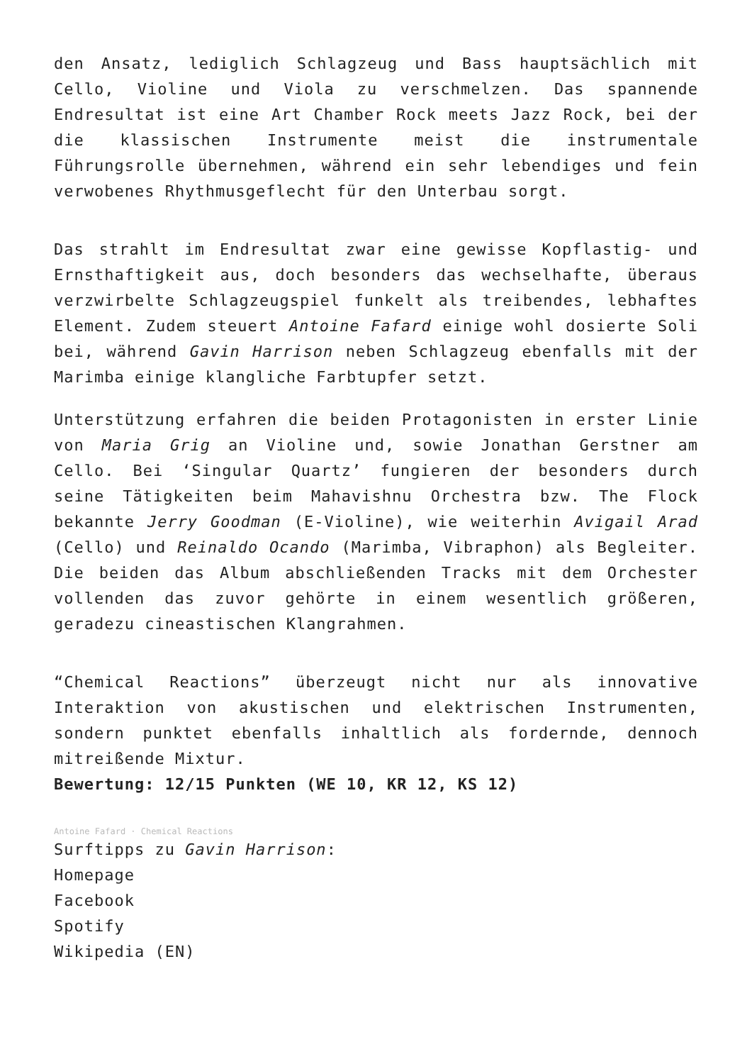den Ansatz, lediglich Schlagzeug und Bass hauptsächlich mit Cello, Violine und Viola zu verschmelzen. Das spannende Endresultat ist eine Art Chamber Rock meets Jazz Rock, bei der die klassischen Instrumente meist die instrumentale Führungsrolle übernehmen, während ein sehr lebendiges und fein verwobenes Rhythmusgeflecht für den Unterbau sorgt.
Das strahlt im Endresultat zwar eine gewisse Kopflastig- und Ernsthaftigkeit aus, doch besonders das wechselhafte, überaus verzwirbelte Schlagzeugspiel funkelt als treibendes, lebhaftes Element. Zudem steuert Antoine Fafard einige wohl dosierte Soli bei, während Gavin Harrison neben Schlagzeug ebenfalls mit der Marimba einige klangliche Farbtupfer setzt.
Unterstützung erfahren die beiden Protagonisten in erster Linie von Maria Grig an Violine und, sowie Jonathan Gerstner am Cello. Bei ‘Singular Quartz’ fungieren der besonders durch seine Tätigkeiten beim Mahavishnu Orchestra bzw. The Flock bekannte Jerry Goodman (E-Violine), wie weiterhin Avigail Arad (Cello) und Reinaldo Ocando (Marimba, Vibraphon) als Begleiter. Die beiden das Album abschließenden Tracks mit dem Orchester vollenden das zuvor gehörte in einem wesentlich größeren, geradezu cineastischen Klangrahmen.
“Chemical Reactions” überzeugt nicht nur als innovative Interaktion von akustischen und elektrischen Instrumenten, sondern punktet ebenfalls inhaltlich als fordernde, dennoch mitreißende Mixtur.
Bewertung: 12/15 Punkten (WE 10, KR 12, KS 12)
Antoine Fafard · Chemical Reactions
Surftipps zu Gavin Harrison:
Homepage
Facebook
Spotify
Wikipedia (EN)